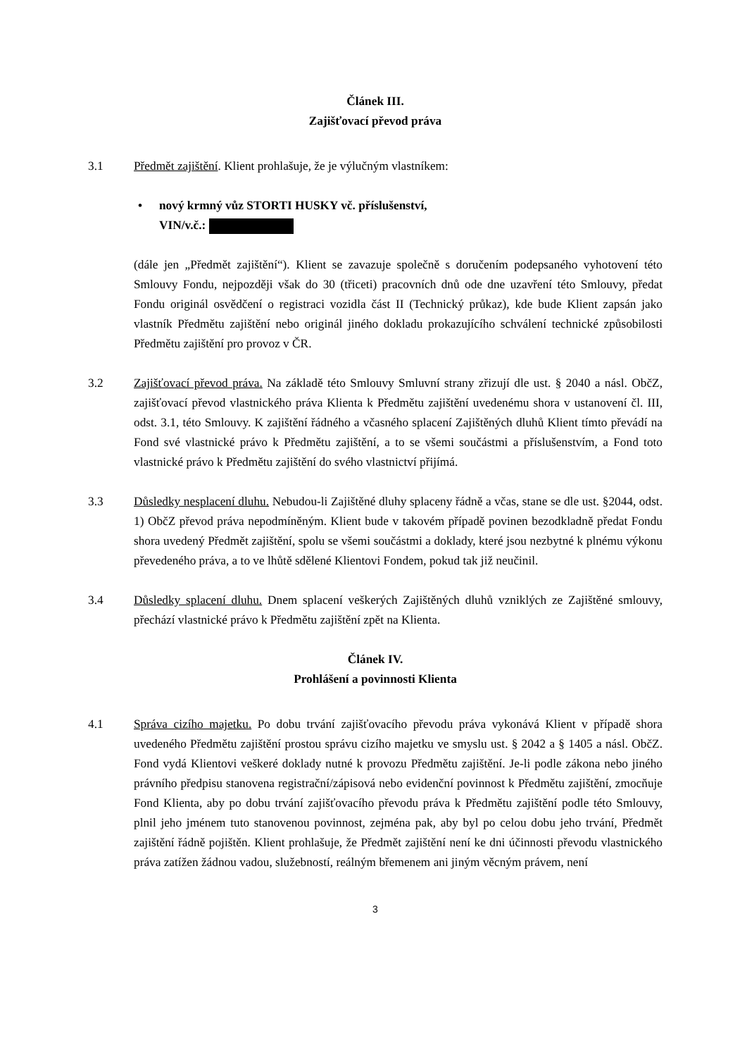Článek III.
Zajišťovací převod práva
3.1 Předmět zajištění. Klient prohlašuje, že je výlučným vlastníkem:
• nový krmný vůz STORTI HUSKY vč. příslušenství,
VIN/v.č.:
(dále jen „Předmět zajištění“). Klient se zavazuje společně s doručením podepsaného vyhotovení této Smlouvy Fondu, nejpozději však do 30 (třiceti) pracovních dnů ode dne uzavření této Smlouvy, předat Fondu originál osvědčení o registraci vozidla část II (Technický průkaz), kde bude Klient zapsán jako vlastník Předmětu zajištění nebo originál jiného dokladu prokazujícího schválení technické způsobilosti Předmětu zajištění pro provoz v ČR.
3.2 Zajišťovací převod práva. Na základě této Smlouvy Smluvní strany zřizují dle ust. § 2040 a násl. ObčZ, zajišťovací převod vlastnického práva Klienta k Předmětu zajištění uvedenému shora v ustanovení čl. III, odst. 3.1, této Smlouvy. K zajištění řádného a včasného splacení Zajištěných dluhů Klient tímto převádí na Fond své vlastnické právo k Předmětu zajištění, a to se všemi součástmi a příslušenstvím, a Fond toto vlastnické právo k Předmětu zajištění do svého vlastnictví přijímá.
3.3 Důsledky nesplacení dluhu. Nebudou-li Zajištěné dluhy splaceny řádně a včas, stane se dle ust. §2044, odst. 1) ObčZ převod práva nepodmíněným. Klient bude v takovém případě povinen bezodkladně předat Fondu shora uvedený Předmět zajištění, spolu se všemi součástmi a doklady, které jsou nezbytné k plnému výkonu převedeného práva, a to ve lhůtě sdělené Klientovi Fondem, pokud tak již neučinil.
3.4 Důsledky splacení dluhu. Dnem splacení veškerých Zajištěných dluhů vzniklých ze Zajištěné smlouvy, přechází vlastnické právo k Předmětu zajištění zpět na Klienta.
Článek IV.
Prohlášení a povinnosti Klienta
4.1 Správa cizího majetku. Po dobu trvání zajišťovacího převodu práva vykonává Klient v případě shora uvedeného Předmětu zajištění prostou správu cizího majetku ve smyslu ust. § 2042 a § 1405 a násl. ObčZ. Fond vydá Klientovi veškeré doklady nutné k provozu Předmětu zajištění. Je-li podle zákona nebo jiného právního předpisu stanovena registrační/zápisová nebo evidenční povinnost k Předmětu zajištění, zmocňuje Fond Klienta, aby po dobu trvání zajišťovacího převodu práva k Předmětu zajištění podle této Smlouvy, plnil jeho jménem tuto stanovenou povinnost, zejména pak, aby byl po celou dobu jeho trvání, Předmět zajištění řádně pojištěn. Klient prohlašuje, že Předmět zajištění není ke dni účinnosti převodu vlastnického práva zatížen žádnou vadou, služebností, reálným břemenem ani jiným věcným právem, není
3